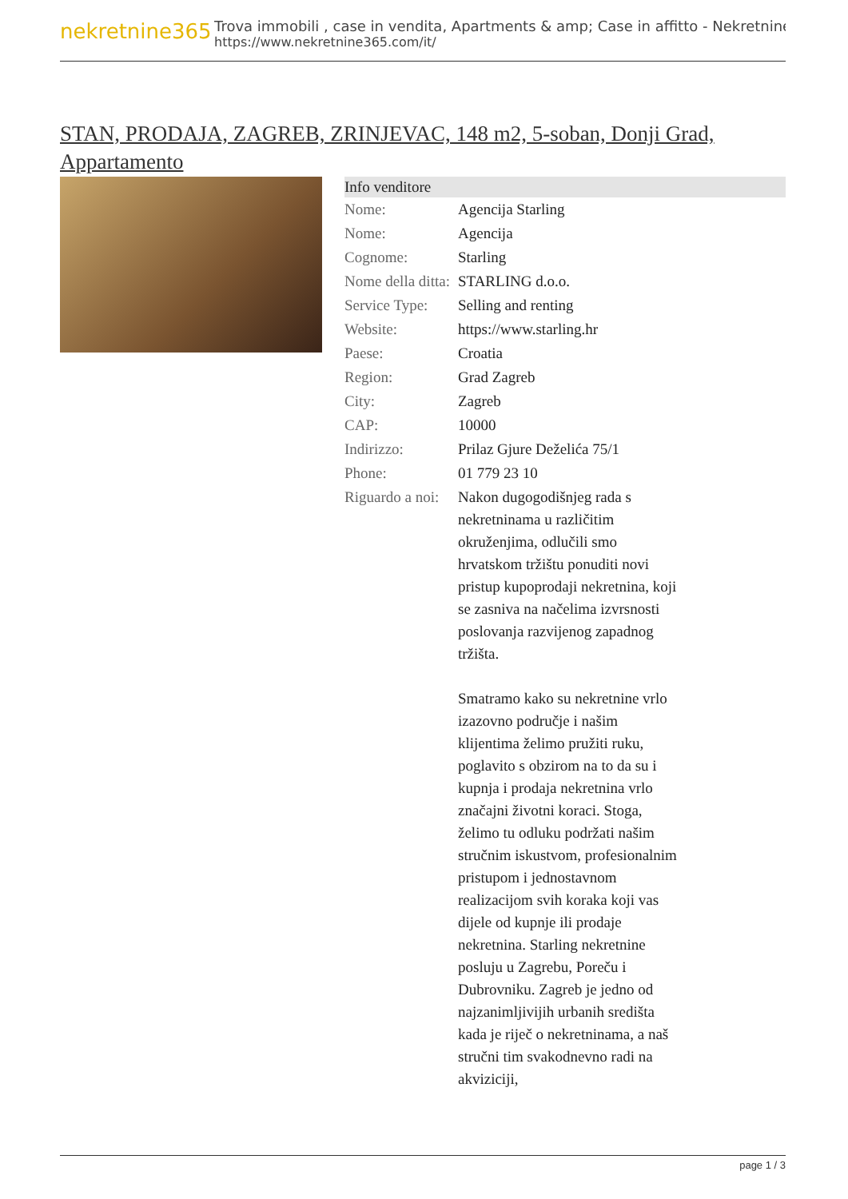nekretnine365
Trova immobili , case in vendita, Apartments & amp; Case in affitto - Nekretnine
https://www.nekretnine365.com/it/
STAN, PRODAJA, ZAGREB, ZRINJEVAC, 148 m2, 5-soban, Donji Grad, Appartamento
| Info venditore | |
| --- | --- |
| Nome: | Agencija Starling |
| Nome: | Agencija |
| Cognome: | Starling |
| Nome della ditta: | STARLING d.o.o. |
| Service Type: | Selling and renting |
| Website: | https://www.starling.hr |
| Paese: | Croatia |
| Region: | Grad Zagreb |
| City: | Zagreb |
| CAP: | 10000 |
| Indirizzo: | Prilaz Gjure Deželića 75/1 |
| Phone: | 01 779 23 10 |
| Riguardo a noi: | Nakon dugogodišnjeg rada s nekretninama u različitim okruženjima, odlučili smo hrvatskom tržištu ponuditi novi pristup kupoprodaji nekretnina, koji se zasniva na načelima izvrsnosti poslovanja razvijenog zapadnog tržišta. Smatramo kako su nekretnine vrlo izazovno područje i našim klijentima želimo pružiti ruku, poglavito s obzirom na to da su i kupnja i prodaja nekretnina vrlo značajni životni koraci. Stoga, želimo tu odluku podržati našim stručnim iskustvom, profesionalnim pristupom i jednostavnom realizacijom svih koraka koji vas dijele od kupnje ili prodaje nekretnina. Starling nekretnine posluju u Zagrebu, Poreču i Dubrovniku. Zagreb je jedno od najzanimljivijih urbanih središta kada je riječ o nekretninama, a naš stručni tim svakodnevno radi na akviziciji, |
page 1 / 3